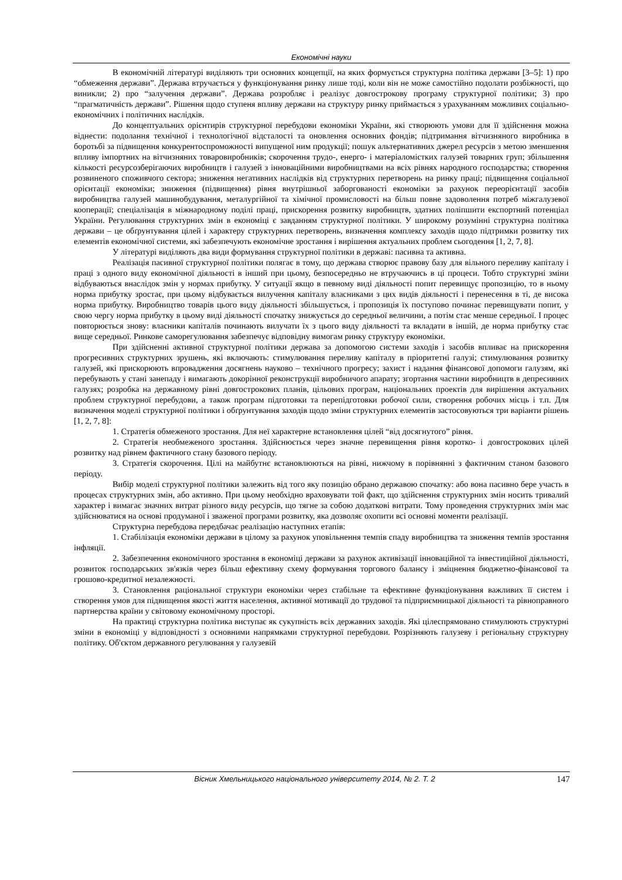Економічні науки
В економічній літературі виділяють три основних концепції, на яких формується структурна політика держави [3–5]: 1) про “обмеження держави”. Держава втручається у функціонування ринку лише тоді, коли він не може самостійно подолати розбіжності, що виникли; 2) про “залучення держави”. Держава розробляє і реалізує довгострокову програму структурної політики; 3) про “прагматичність держави”. Рішення щодо ступеня впливу держави на структуру ринку приймається з урахуванням можливих соціально-економічних і політичних наслідків.
До концептуальних орієнтирів структурної перебудови економіки України, які створюють умови для її здійснення можна віднести: подолання технічної і технологічної відсталості та оновлення основних фондів; підтримання вітчизняного виробника в боротьбі за підвищення конкурентоспроможності випущеної ним продукції; пошук альтернативних джерел ресурсів з метою зменшення впливу імпортних на вітчизняних товаровиробників; скорочення трудо-, енерго- і матеріаломістких галузей товарних груп; збільшення кількості ресурсозберігаючих виробництв і галузей з інноваційними виробництвами на всіх рівнях народного господарства; створення розвиненого споживчого сектора; зниження негативних наслідків від структурних перетворень на ринку праці; підвищення соціальної орієнтації економіки; зниження (підвищення) рівня внутрішньої заборгованості економіки за рахунок переорієнтації засобів виробництва галузей машинобудування, металургійної та хімічної промисловості на більш повне задоволення потреб міжгалузевої кооперації; спеціалізація в міжнародному поділі праці, прискорення розвитку виробництв, здатних поліпшити експортний потенціал України. Регулювання структурних змін в економіці є завданням структурної політики. У широкому розумінні структурна політика держави – це обґрунтування цілей і характеру структурних перетворень, визначення комплексу заходів щодо підтримки розвитку тих елементів економічної системи, які забезпечують економічне зростання і вирішення актуальних проблем сьогодення [1, 2, 7, 8].
У літературі виділяють два види формування структурної політики в державі: пасивна та активна.
Реалізація пасивної структурної політики полягає в тому, що держава створює правову базу для вільного переливу капіталу і праці з одного виду економічної діяльності в інший при цьому, безпосередньо не втручаючись в ці процеси. Тобто структурні зміни відбуваються внаслідок змін у нормах прибутку. У ситуації якщо в певному виді діяльності попит перевищує пропозицію, то в ньому норма прибутку зростає, при цьому відбувається вилучення капіталу власниками з цих видів діяльності і перенесення в ті, де висока норма прибутку. Виробництво товарів цього виду діяльності збільшується, і пропозиція їх поступово починає перевищувати попит, у свою чергу норма прибутку в цьому виді діяльності спочатку знижується до середньої величини, а потім стає менше середньої. І процес повторюється знову: власники капіталів починають вилучати їх з цього виду діяльності та вкладати в іншій, де норма прибутку стає вище середньої. Ринкове саморегулювання забезпечує відповідну вимогам ринку структуру економіки.
При здійсненні активної структурної політики держава за допомогою системи заходів і засобів впливає на прискорення прогресивних структурних зрушень, які включають: стимулювання переливу капіталу в пріоритетні галузі; стимулювання розвитку галузей, які прискорюють впровадження досягнень науково – технічного прогресу; захист і надання фінансової допомоги галузям, які перебувають у стані занепаду і вимагають докорінної реконструкції виробничого апарату; згортання частини виробництв в депресивних галузях; розробка на державному рівні довгострокових планів, цільових програм, національних проектів для вирішення актуальних проблем структурної перебудови, а також програм підготовки та перепідготовки робочої сили, створення робочих місць і т.п. Для визначення моделі структурної політики і обґрунтування заходів щодо зміни структурних елементів застосовуються три варіанти рішень [1, 2, 7, 8]:
1. Стратегія обмеженого зростання. Для неї характерне встановлення цілей “від досягнутого” рівня.
2. Стратегія необмеженого зростання. Здійснюється через значне перевищення рівня коротко- і довгострокових цілей розвитку над рівнем фактичного стану базового періоду.
3. Стратегія скорочення. Цілі на майбутнє встановлюються на рівні, нижчому в порівнянні з фактичним станом базового періоду.
Вибір моделі структурної політики залежить від того яку позицію обрано державою спочатку: або вона пасивно бере участь в процесах структурних змін, або активно. При цьому необхідно враховувати той факт, що здійснення структурних змін носить тривалий характер і вимагає значних витрат різного виду ресурсів, що тягне за собою додаткові витрати. Тому проведення структурних змін має здійснюватися на основі продуманої і зваженої програми розвитку, яка дозволяє охопити всі основні моменти реалізації.
Структурна перебудова передбачає реалізацію наступних етапів:
1. Стабілізація економіки держави в цілому за рахунок уповільнення темпів спаду виробництва та зниження темпів зростання інфляції.
2. Забезпечення економічного зростання в економіці держави за рахунок активізації інноваційної та інвестиційної діяльності, розвиток господарських зв'язків через більш ефективну схему формування торгового балансу і зміцнення бюджетно-фінансової та грошово-кредитної незалежності.
3. Становлення раціональної структури економіки через стабільне та ефективне функціонування важливих її систем і створення умов для підвищення якості життя населення, активної мотивації до трудової та підприємницької діяльності та рівноправного партнерства країни у світовому економічному просторі.
На практиці структурна політика виступає як сукупність всіх державних заходів. Які цілеспрямовано стимулюють структурні зміни в економіці у відповідності з основними напрямками структурної перебудови. Розрізняють галузеву і регіональну структурну політику. Об'єктом державного регулювання у галузевій
Вісник Хмельницького національного університету 2014, № 2. Т. 2 147